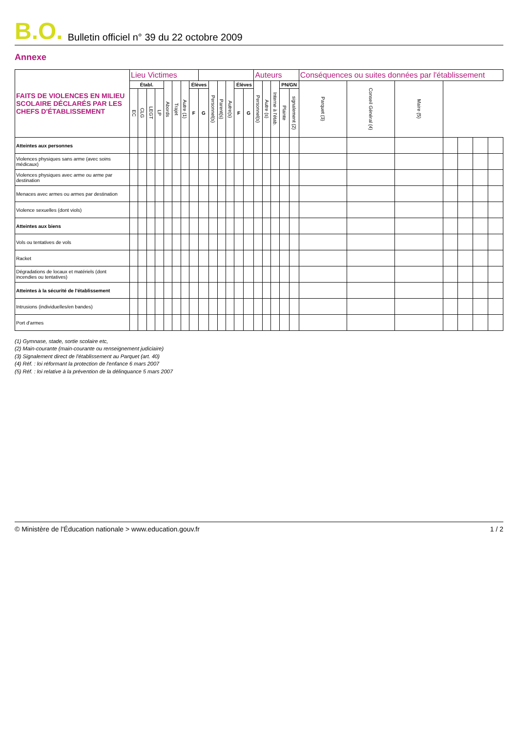B.O. Bulletin officiel n° 39 du 22 octobre 2009
Annexe
| FAITS DE VIOLENCES EN MILIEU SCOLAIRE DÉCLARÉS PAR LES CHEFS D'ÉTABLISSEMENT | Lieu Victimes | | | | | | | | | | | | | | Auteurs | | | | | Conséquences ou suites données par l'établissement | | | | | | |
| --- | --- | --- | --- | --- | --- | --- | --- | --- | --- | --- | --- | --- | --- | --- | --- | --- | --- | --- | --- | --- | --- | --- | --- | --- | --- | --- |
| | Établ. | | | | Abords | Trajet | Autre (1) | Élèves | | Personnel(s) | Parent(s) | Autre(s) | Élèves | | Personnel(s) | Autre (s) | Interne à l'étab. | PN/GN | | Parquet (3) | Conseil Général (4) | Maire (5) | | | | |
| | EC | CLG | LEGT | LP | | | | F | G | | | | F | G | | | | Plainte | signalement (2) | | | | | | | |
| Atteintes aux personnes | | | | | | | | | | | | | | | | | | | | | | | | | | |
| Violences physiques sans arme (avec soins médicaux) | | | | | | | | | | | | | | | | | | | | | | | | | | |
| Violences physiques avec arme ou arme par destination | | | | | | | | | | | | | | | | | | | | | | | | | | |
| Menaces avec armes ou armes par destination | | | | | | | | | | | | | | | | | | | | | | | | | | |
| Violence sexuelles (dont viols) | | | | | | | | | | | | | | | | | | | | | | | | | | |
| Atteintes aux biens | | | | | | | | | | | | | | | | | | | | | | | | | | |
| Vols ou tentatives de vols | | | | | | | | | | | | | | | | | | | | | | | | | | |
| Racket | | | | | | | | | | | | | | | | | | | | | | | | | | |
| Dégradations de locaux et matériels (dont incendies ou tentatives) | | | | | | | | | | | | | | | | | | | | | | | | | | |
| Atteintes à la sécurité de l'établissement | | | | | | | | | | | | | | | | | | | | | | | | | | |
| Intrusions (individuelles/en bandes) | | | | | | | | | | | | | | | | | | | | | | | | | | |
| Port d'armes | | | | | | | | | | | | | | | | | | | | | | | | | | |
(1) Gymnase, stade, sortie scolaire etc,
(2) Main-courante (main-courante ou renseignement judiciaire)
(3) Signalement direct de l'établissement au Parquet (art. 40)
(4) Réf. : loi réformant la protection de l'enfance 6 mars 2007
(5) Réf. : loi relative à la prévention de la délinquance 5 mars 2007
© Ministère de l'Éducation nationale > www.education.gouv.fr 1 / 2